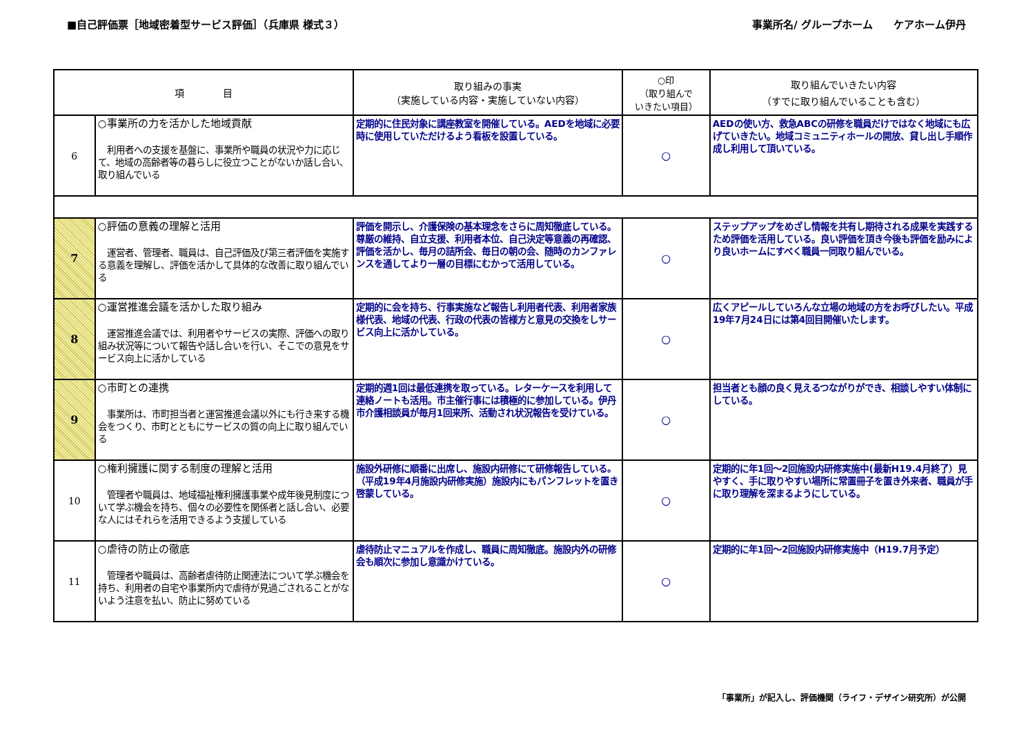■自己評価票［地域密着型サービス評価］（兵庫県 様式３）
事業所名/ グループホーム　　ケアホーム伊丹
| 項 目 | | 取り組みの事実 （実施している内容・実施していない内容） | ○印 （取り組んで いきたい項目） | 取り組んでいきたい内容 （すでに取り組んでいることも含む） |
| --- | --- | --- | --- | --- |
| 6 | ○事業所の力を活かした地域貢献 利用者への支援を基盤に、事業所や職員の状況や力に応じて、地域の高齢者等の暮らしに役立つことがないか話し合い、取り組んでいる | 定期的に住民対象に講座教室を開催している。AEDを地域に必要時に使用していただけるよう看板を設置している。 | ○ | AEDの使い方、救急ABCの研修を職員だけではなく地域にも広げていきたい。地域コミュニティホールの開放、貸し出し手順作成し利用して頂いている。 |
| 7 | ○評価の意義の理解と活用 運営者、管理者、職員は、自己評価及び第三者評価を実施する意義を理解し、評価を活かして具体的な改善に取り組んでいる | 評価を開示し、介護保険の基本理念をさらに周知徹底している。尊厳の維持、自立支援、利用者本位、自己決定等意義の再確認、評価を活かし、毎月の詰所会、毎日の朝の会、随時のカンファレンスを通してより一層の目標にむかって活用している。 | ○ | ステップアップをめざし情報を共有し期待される成果を実践するため評価を活用している。良い評価を頂き今後も評価を励みにより良いホームにすべく職員一同取り組んでいる。 |
| 8 | ○運営推進会議を活かした取り組み 運営推進会議では、利用者やサービスの実際、評価への取り組み状況等について報告や話し合いを行い、そこでの意見をサービス向上に活かしている | 定期的に会を持ち、行事実施など報告し利用者代表、利用者家族様代表、地域の代表、行政の代表の皆様方と意見の交換をしサービス向上に活かしている。 | ○ | 広くアピールしていろんな立場の地域の方をお呼びしたい。平成19年7月24日には第4回目開催いたします。 |
| 9 | ○市町との連携 事業所は、市町担当者と運営推進会議以外にも行き来する機会をつくり、市町とともにサービスの質の向上に取り組んでいる | 定期的週1回は最低連携を取っている。レターケースを利用して連絡ノートも活用。市主催行事には積極的に参加している。伊丹市介護相談員が毎月1回来所、活動され状況報告を受けている。 | ○ | 担当者とも顔の良く見えるつながりができ、相談しやすい体制にしている。 |
| 10 | ○権利擁護に関する制度の理解と活用 管理者や職員は、地域福祉権利擁護事業や成年後見制度について学ぶ機会を持ち、個々の必要性を関係者と話し合い、必要な人にはそれらを活用できるよう支援している | 施設外研修に順番に出席し、施設内研修にて研修報告している。（平成19年4月施設内研修実施）施設内にもパンフレットを置き啓蒙している。 | ○ | 定期的に年1回～2回施設内研修実施中(最新H19.4月終了）見やすく、手に取りやすい場所に常置冊子を置き外来者、職員が手に取り理解を深まるようにしている。 |
| 11 | ○虐待の防止の徹底 管理者や職員は、高齢者虐待防止関連法について学ぶ機会を持ち、利用者の自宅や事業所内で虐待が見過ごされることがないよう注意を払い、防止に努めている | 虐待防止マニュアルを作成し、職員に周知徹底。施設内外の研修会も順次に参加し意識かけている。 | ○ | 定期的に年1回～2回施設内研修実施中（H19.7月予定） |
「事業所」が記入し、評価機関（ライフ・デザイン研究所）が公開